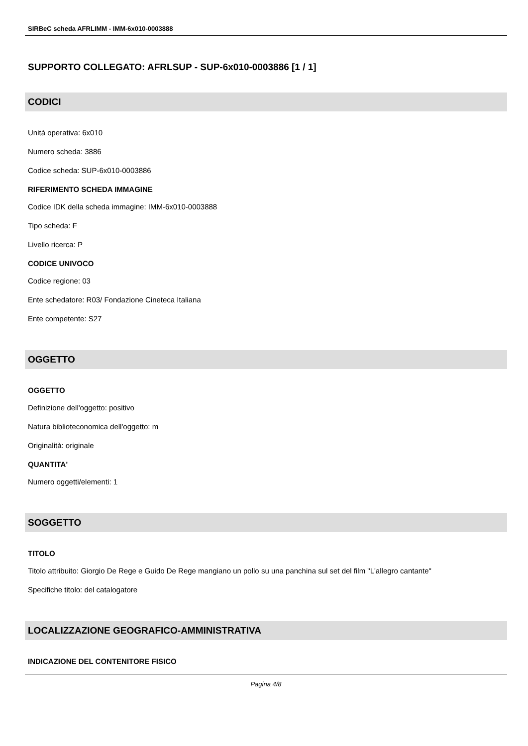SIRBeC scheda AFRLIMM - IMM-6x010-0003888
SUPPORTO COLLEGATO: AFRLSUP - SUP-6x010-0003886 [1 / 1]
CODICI
Unità operativa: 6x010
Numero scheda: 3886
Codice scheda: SUP-6x010-0003886
RIFERIMENTO SCHEDA IMMAGINE
Codice IDK della scheda immagine: IMM-6x010-0003888
Tipo scheda: F
Livello ricerca: P
CODICE UNIVOCO
Codice regione: 03
Ente schedatore: R03/ Fondazione Cineteca Italiana
Ente competente: S27
OGGETTO
OGGETTO
Definizione dell'oggetto: positivo
Natura biblioteconomica dell'oggetto: m
Originalità: originale
QUANTITA'
Numero oggetti/elementi: 1
SOGGETTO
TITOLO
Titolo attribuito: Giorgio De Rege e Guido De Rege mangiano un pollo su una panchina sul set del film "L'allegro cantante"
Specifiche titolo: del catalogatore
LOCALIZZAZIONE GEOGRAFICO-AMMINISTRATIVA
INDICAZIONE DEL CONTENITORE FISICO
Pagina 4/8